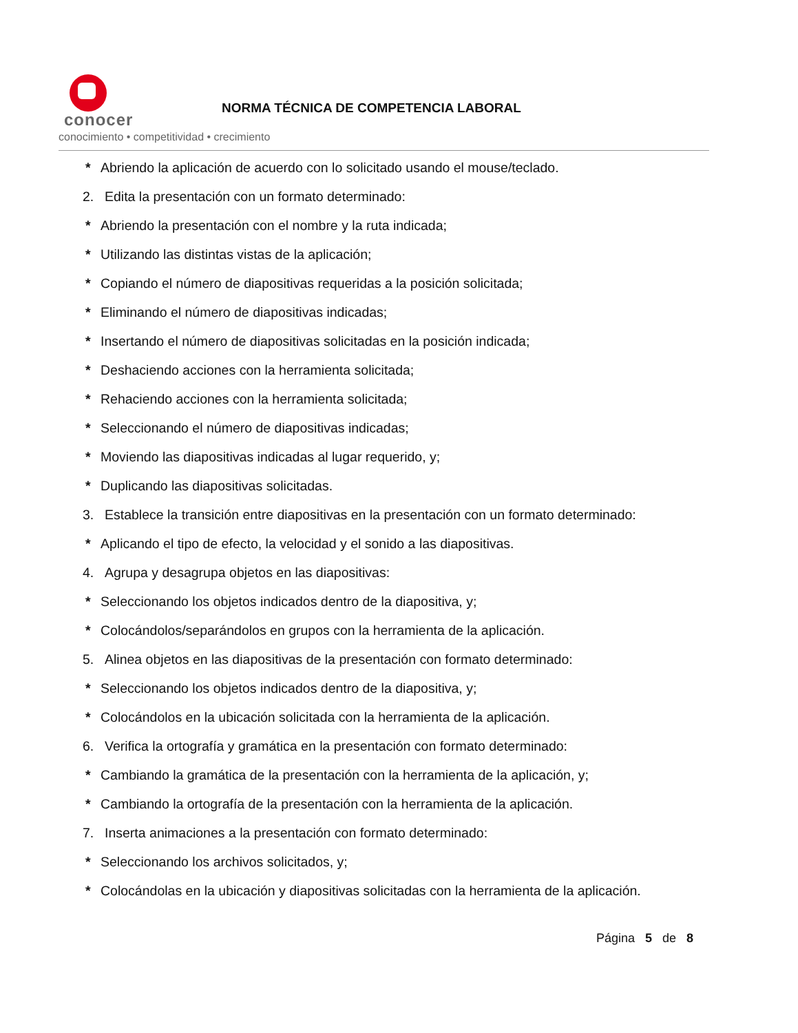conocer
conocimiento • competitividad • crecimiento
NORMA TÉCNICA DE COMPETENCIA LABORAL
* Abriendo la aplicación de acuerdo con lo solicitado usando el mouse/teclado.
2. Edita la presentación con un formato determinado:
* Abriendo la presentación con el nombre y la ruta indicada;
* Utilizando las distintas vistas de la aplicación;
* Copiando el número de diapositivas requeridas a la posición solicitada;
* Eliminando el número de diapositivas indicadas;
* Insertando el número de diapositivas solicitadas en la posición indicada;
* Deshaciendo acciones con la herramienta solicitada;
* Rehaciendo acciones con la herramienta solicitada;
* Seleccionando el número de diapositivas indicadas;
* Moviendo las diapositivas indicadas al lugar requerido, y;
* Duplicando las diapositivas solicitadas.
3. Establece la transición entre diapositivas en la presentación con un formato determinado:
* Aplicando el tipo de efecto, la velocidad y el sonido a las diapositivas.
4. Agrupa y desagrupa objetos en las diapositivas:
* Seleccionando los objetos indicados dentro de la diapositiva, y;
* Colocándolos/separándolos en grupos con la herramienta de la aplicación.
5. Alinea objetos en las diapositivas de la presentación con formato determinado:
* Seleccionando los objetos indicados dentro de la diapositiva, y;
* Colocándolos en la ubicación solicitada con la herramienta de la aplicación.
6. Verifica la ortografía y gramática en la presentación con formato determinado:
* Cambiando la gramática de la presentación con la herramienta de la aplicación, y;
* Cambiando la ortografía de la presentación con la herramienta de la aplicación.
7. Inserta animaciones a la presentación con formato determinado:
* Seleccionando los archivos solicitados, y;
* Colocándolas en la ubicación y diapositivas solicitadas con la herramienta de la aplicación.
Página 5 de 8